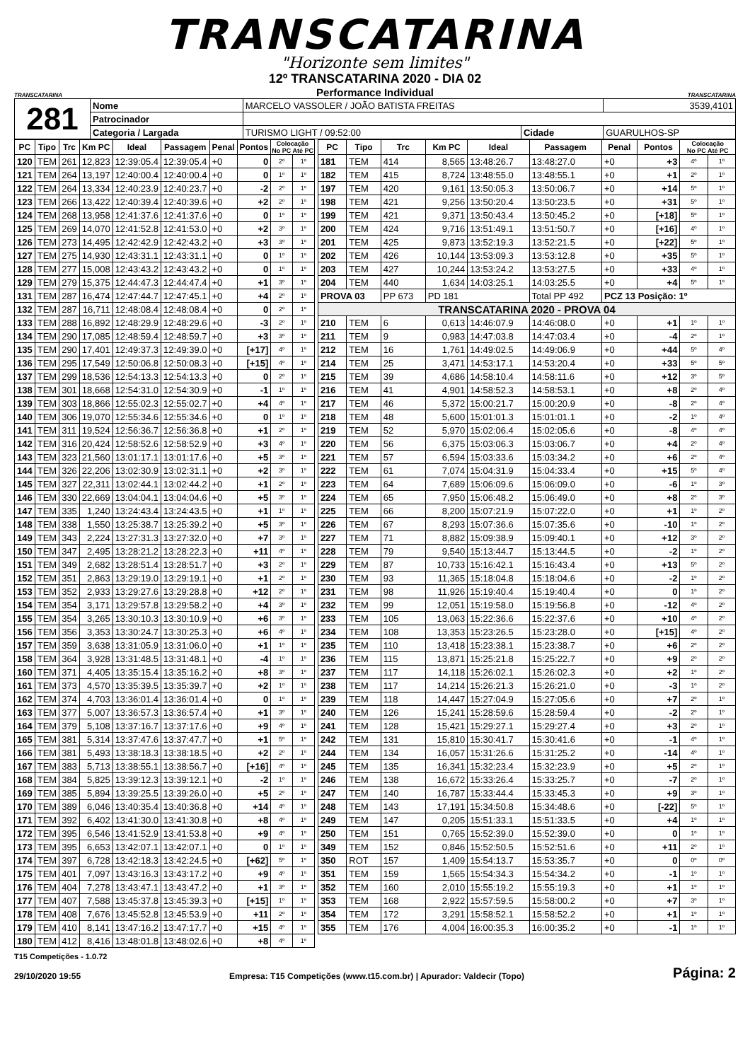TRANSCATARINA
"Horizonte sem limites"
TRANSCATARINA
12º TRANSCATARINA 2020 - DIA 02
Performance Individual
TRANSCATARINA
| 281 | Nome | MARCELO VASSOLER / JOÃO BATISTA FREITAS | | | | 3539,4101 |
| | Patrocinador | | | | | |
| | Categoria / Largada | | TURISMO LIGHT / 09:52:00 | Cidade | GUARULHOS-SP | |
| PC | Tipo | Trc | Km PC | Ideal | Passagem | Penal | Pontos | Colocação No PC Até PC | |
| --- | --- | --- | --- | --- | --- | --- | --- | --- | --- |
| 120 | TEM | 261 | 12,823 | 12:39:05.4 | 12:39:05.4 | +0 | 0 | 2º | 1º |
| 121 | TEM | 264 | 13,197 | 12:40:00.4 | 12:40:00.4 | +0 | 0 | 1º | 1º |
| 122 | TEM | 264 | 13,334 | 12:40:23.9 | 12:40:23.7 | +0 | -2 | 2º | 1º |
| 123 | TEM | 266 | 13,422 | 12:40:39.4 | 12:40:39.6 | +0 | +2 | 2º | 1º |
| 124 | TEM | 268 | 13,958 | 12:41:37.6 | 12:41:37.6 | +0 | 0 | 1º | 1º |
| 125 | TEM | 269 | 14,070 | 12:41:52.8 | 12:41:53.0 | +0 | +2 | 3º | 1º |
| 126 | TEM | 273 | 14,495 | 12:42:42.9 | 12:42:43.2 | +0 | +3 | 3º | 1º |
| 127 | TEM | 275 | 14,930 | 12:43:31.1 | 12:43:31.1 | +0 | 0 | 1º | 1º |
| 128 | TEM | 277 | 15,008 | 12:43:43.2 | 12:43:43.2 | +0 | 0 | 1º | 1º |
| 129 | TEM | 279 | 15,375 | 12:44:47.3 | 12:44:47.4 | +0 | +1 | 3º | 1º |
| 131 | TEM | 287 | 16,474 | 12:47:44.7 | 12:47:45.1 | +0 | +4 | 2º | 1º |
| 132 | TEM | 287 | 16,711 | 12:48:08.4 | 12:48:08.4 | +0 | 0 | 2º | 1º |
| 133 | TEM | 288 | 16,892 | 12:48:29.9 | 12:48:29.6 | +0 | -3 | 2º | 1º |
| 134 | TEM | 290 | 17,085 | 12:48:59.4 | 12:48:59.7 | +0 | +3 | 3º | 1º |
| 135 | TEM | 290 | 17,401 | 12:49:37.3 | 12:49:39.0 | +0 | [+17] | 4º | 1º |
| 136 | TEM | 295 | 17,549 | 12:50:06.8 | 12:50:08.3 | +0 | [+15] | 4º | 1º |
| 137 | TEM | 299 | 18,536 | 12:54:13.3 | 12:54:13.3 | +0 | 0 | 2º | 1º |
| 138 | TEM | 301 | 18,668 | 12:54:31.0 | 12:54:30.9 | +0 | -1 | 1º | 1º |
| 139 | TEM | 303 | 18,866 | 12:55:02.3 | 12:55:02.7 | +0 | +4 | 4º | 1º |
| 140 | TEM | 306 | 19,070 | 12:55:34.6 | 12:55:34.6 | +0 | 0 | 1º | 1º |
| 141 | TEM | 311 | 19,524 | 12:56:36.7 | 12:56:36.8 | +0 | +1 | 2º | 1º |
| 142 | TEM | 316 | 20,424 | 12:58:52.6 | 12:58:52.9 | +0 | +3 | 4º | 1º |
| 143 | TEM | 323 | 21,560 | 13:01:17.1 | 13:01:17.6 | +0 | +5 | 3º | 1º |
| 144 | TEM | 326 | 22,206 | 13:02:30.9 | 13:02:31.1 | +0 | +2 | 3º | 1º |
| 145 | TEM | 327 | 22,311 | 13:02:44.1 | 13:02:44.2 | +0 | +1 | 2º | 1º |
| 146 | TEM | 330 | 22,669 | 13:04:04.1 | 13:04:04.6 | +0 | +5 | 3º | 1º |
| 147 | TEM | 335 | 1,240 | 13:24:43.4 | 13:24:43.5 | +0 | +1 | 1º | 1º |
| 148 | TEM | 338 | 1,550 | 13:25:38.7 | 13:25:39.2 | +0 | +5 | 3º | 1º |
| 149 | TEM | 343 | 2,224 | 13:27:31.3 | 13:27:32.0 | +0 | +7 | 3º | 1º |
| 150 | TEM | 347 | 2,495 | 13:28:21.2 | 13:28:22.3 | +0 | +11 | 4º | 1º |
| 151 | TEM | 349 | 2,682 | 13:28:51.4 | 13:28:51.7 | +0 | +3 | 2º | 1º |
| 152 | TEM | 351 | 2,863 | 13:29:19.0 | 13:29:19.1 | +0 | +1 | 2º | 1º |
| 153 | TEM | 352 | 2,933 | 13:29:27.6 | 13:29:28.8 | +0 | +12 | 2º | 1º |
| 154 | TEM | 354 | 3,171 | 13:29:57.8 | 13:29:58.2 | +0 | +4 | 3º | 1º |
| 155 | TEM | 354 | 3,265 | 13:30:10.3 | 13:30:10.9 | +0 | +6 | 3º | 1º |
| 156 | TEM | 356 | 3,353 | 13:30:24.7 | 13:30:25.3 | +0 | +6 | 4º | 1º |
| 157 | TEM | 359 | 3,638 | 13:31:05.9 | 13:31:06.0 | +0 | +1 | 1º | 1º |
| 158 | TEM | 364 | 3,928 | 13:31:48.5 | 13:31:48.1 | +0 | -4 | 1º | 1º |
| 160 | TEM | 371 | 4,405 | 13:35:15.4 | 13:35:16.2 | +0 | +8 | 3º | 1º |
| 161 | TEM | 373 | 4,570 | 13:35:39.5 | 13:35:39.7 | +0 | +2 | 1º | 1º |
| 162 | TEM | 374 | 4,703 | 13:36:01.4 | 13:36:01.4 | +0 | 0 | 1º | 1º |
| 163 | TEM | 377 | 5,007 | 13:36:57.3 | 13:36:57.4 | +0 | +1 | 3º | 1º |
| 164 | TEM | 379 | 5,108 | 13:37:16.7 | 13:37:17.6 | +0 | +9 | 4º | 1º |
| 165 | TEM | 381 | 5,314 | 13:37:47.6 | 13:37:47.7 | +0 | +1 | 5º | 1º |
| 166 | TEM | 381 | 5,493 | 13:38:18.3 | 13:38:18.5 | +0 | +2 | 2º | 1º |
| 167 | TEM | 383 | 5,713 | 13:38:55.1 | 13:38:56.7 | +0 | [+16] | 4º | 1º |
| 168 | TEM | 384 | 5,825 | 13:39:12.3 | 13:39:12.1 | +0 | -2 | 1º | 1º |
| 169 | TEM | 385 | 5,894 | 13:39:25.5 | 13:39:26.0 | +0 | +5 | 2º | 1º |
| 170 | TEM | 389 | 6,046 | 13:40:35.4 | 13:40:36.8 | +0 | +14 | 4º | 1º |
| 171 | TEM | 392 | 6,402 | 13:41:30.0 | 13:41:30.8 | +0 | +8 | 4º | 1º |
| 172 | TEM | 395 | 6,546 | 13:41:52.9 | 13:41:53.8 | +0 | +9 | 4º | 1º |
| 173 | TEM | 395 | 6,653 | 13:42:07.1 | 13:42:07.1 | +0 | 0 | 1º | 1º |
| 174 | TEM | 397 | 6,728 | 13:42:18.3 | 13:42:24.5 | +0 | [+62] | 5º | 1º |
| 175 | TEM | 401 | 7,097 | 13:43:16.3 | 13:43:17.2 | +0 | +9 | 4º | 1º |
| 176 | TEM | 404 | 7,278 | 13:43:47.1 | 13:43:47.2 | +0 | +1 | 3º | 1º |
| 177 | TEM | 407 | 7,588 | 13:45:37.8 | 13:45:39.3 | +0 | [+15] | 1º | 1º |
| 178 | TEM | 408 | 7,676 | 13:45:52.8 | 13:45:53.9 | +0 | +11 | 2º | 1º |
| 179 | TEM | 410 | 8,141 | 13:47:16.2 | 13:47:17.7 | +0 | +15 | 4º | 1º |
| 180 | TEM | 412 | 8,416 | 13:48:01.8 | 13:48:02.6 | +0 | +8 | 4º | 1º |
| PC | Tipo | Trc | Km PC | Ideal | Passagem | Penal | Pontos | Colocação No PC Até PC | |
| --- | --- | --- | --- | --- | --- | --- | --- | --- | --- |
| 181 | TEM | 414 | 8,565 | 13:48:26.7 | 13:48:27.0 | +0 | +3 | 4º | 1º |
| 182 | TEM | 415 | 8,724 | 13:48:55.0 | 13:48:55.1 | +0 | +1 | 2º | 1º |
| 197 | TEM | 420 | 9,161 | 13:50:05.3 | 13:50:06.7 | +0 | +14 | 5º | 1º |
| 198 | TEM | 421 | 9,256 | 13:50:20.4 | 13:50:23.5 | +0 | +31 | 5º | 1º |
| 199 | TEM | 421 | 9,371 | 13:50:43.4 | 13:50:45.2 | +0 | [+18] | 5º | 1º |
| 200 | TEM | 424 | 9,716 | 13:51:49.1 | 13:51:50.7 | +0 | [+16] | 4º | 1º |
| 201 | TEM | 425 | 9,873 | 13:52:19.3 | 13:52:21.5 | +0 | [+22] | 5º | 1º |
| 202 | TEM | 426 | 10,144 | 13:53:09.3 | 13:53:12.8 | +0 | +35 | 5º | 1º |
| 203 | TEM | 427 | 10,244 | 13:53:24.2 | 13:53:27.5 | +0 | +33 | 4º | 1º |
| 204 | TEM | 440 | 1,634 | 14:03:25.1 | 14:03:25.5 | +0 | +4 | 5º | 1º |
| PROVA 03 | | PP 673 | PD 181 | | Total PP 492 | PCZ 13 Posição: 1º | | | |
| TRANSCATARINA 2020 - PROVA 04 | | | | | | | | | |
| 210 | TEM | 6 | 0,613 | 14:46:07.9 | 14:46:08.0 | +0 | +1 | 1º | 1º |
| 211 | TEM | 9 | 0,983 | 14:47:03.8 | 14:47:03.4 | +0 | -4 | 2º | 1º |
| 212 | TEM | 16 | 1,761 | 14:49:02.5 | 14:49:06.9 | +0 | +44 | 5º | 4º |
| 214 | TEM | 25 | 3,471 | 14:53:17.1 | 14:53:20.4 | +0 | +33 | 5º | 5º |
| 215 | TEM | 39 | 4,686 | 14:58:10.4 | 14:58:11.6 | +0 | +12 | 3º | 5º |
| 216 | TEM | 41 | 4,901 | 14:58:52.3 | 14:58:53.1 | +0 | +8 | 2º | 4º |
| 217 | TEM | 46 | 5,372 | 15:00:21.7 | 15:00:20.9 | +0 | -8 | 2º | 4º |
| 218 | TEM | 48 | 5,600 | 15:01:01.3 | 15:01:01.1 | +0 | -2 | 1º | 4º |
| 219 | TEM | 52 | 5,970 | 15:02:06.4 | 15:02:05.6 | +0 | -8 | 4º | 4º |
| 220 | TEM | 56 | 6,375 | 15:03:06.3 | 15:03:06.7 | +0 | +4 | 2º | 4º |
| 221 | TEM | 57 | 6,594 | 15:03:33.6 | 15:03:34.2 | +0 | +6 | 2º | 4º |
| 222 | TEM | 61 | 7,074 | 15:04:31.9 | 15:04:33.4 | +0 | +15 | 5º | 4º |
| 223 | TEM | 64 | 7,689 | 15:06:09.6 | 15:06:09.0 | +0 | -6 | 1º | 3º |
| 224 | TEM | 65 | 7,950 | 15:06:48.2 | 15:06:49.0 | +0 | +8 | 2º | 3º |
| 225 | TEM | 66 | 8,200 | 15:07:21.9 | 15:07:22.0 | +0 | +1 | 1º | 2º |
| 226 | TEM | 67 | 8,293 | 15:07:36.6 | 15:07:35.6 | +0 | -10 | 1º | 2º |
| 227 | TEM | 71 | 8,882 | 15:09:38.9 | 15:09:40.1 | +0 | +12 | 3º | 2º |
| 228 | TEM | 79 | 9,540 | 15:13:44.7 | 15:13:44.5 | +0 | -2 | 1º | 2º |
| 229 | TEM | 87 | 10,733 | 15:16:42.1 | 15:16:43.4 | +0 | +13 | 5º | 2º |
| 230 | TEM | 93 | 11,365 | 15:18:04.8 | 15:18:04.6 | +0 | -2 | 1º | 2º |
| 231 | TEM | 98 | 11,926 | 15:19:40.4 | 15:19:40.4 | +0 | 0 | 1º | 2º |
| 232 | TEM | 99 | 12,051 | 15:19:58.0 | 15:19:56.8 | +0 | -12 | 4º | 2º |
| 233 | TEM | 105 | 13,063 | 15:22:36.6 | 15:22:37.6 | +0 | +10 | 4º | 2º |
| 234 | TEM | 108 | 13,353 | 15:23:26.5 | 15:23:28.0 | +0 | [+15] | 4º | 2º |
| 235 | TEM | 110 | 13,418 | 15:23:38.1 | 15:23:38.7 | +0 | +6 | 2º | 2º |
| 236 | TEM | 115 | 13,871 | 15:25:21.8 | 15:25:22.7 | +0 | +9 | 2º | 2º |
| 237 | TEM | 117 | 14,118 | 15:26:02.1 | 15:26:02.3 | +0 | +2 | 1º | 2º |
| 238 | TEM | 117 | 14,214 | 15:26:21.3 | 15:26:21.0 | +0 | -3 | 1º | 2º |
| 239 | TEM | 118 | 14,447 | 15:27:04.9 | 15:27:05.6 | +0 | +7 | 2º | 1º |
| 240 | TEM | 126 | 15,241 | 15:28:59.6 | 15:28:59.4 | +0 | -2 | 2º | 1º |
| 241 | TEM | 128 | 15,421 | 15:29:27.1 | 15:29:27.4 | +0 | +3 | 2º | 1º |
| 242 | TEM | 131 | 15,810 | 15:30:41.7 | 15:30:41.6 | +0 | -1 | 4º | 1º |
| 244 | TEM | 134 | 16,057 | 15:31:26.6 | 15:31:25.2 | +0 | -14 | 4º | 1º |
| 245 | TEM | 135 | 16,341 | 15:32:23.4 | 15:32:23.9 | +0 | +5 | 2º | 1º |
| 246 | TEM | 138 | 16,672 | 15:33:26.4 | 15:33:25.7 | +0 | -7 | 2º | 1º |
| 247 | TEM | 140 | 16,787 | 15:33:44.4 | 15:33:45.3 | +0 | +9 | 3º | 1º |
| 248 | TEM | 143 | 17,191 | 15:34:50.8 | 15:34:48.6 | +0 | [-22] | 5º | 1º |
| 249 | TEM | 147 | 0,205 | 15:51:33.1 | 15:51:33.5 | +0 | +4 | 1º | 1º |
| 250 | TEM | 151 | 0,765 | 15:52:39.0 | 15:52:39.0 | +0 | 0 | 1º | 1º |
| 349 | TEM | 152 | 0,846 | 15:52:50.5 | 15:52:51.6 | +0 | +11 | 2º | 1º |
| 350 | ROT | 157 | 1,409 | 15:54:13.7 | 15:53:35.7 | +0 | 0 | 0º | 0º |
| 351 | TEM | 159 | 1,565 | 15:54:34.3 | 15:54:34.2 | +0 | -1 | 1º | 1º |
| 352 | TEM | 160 | 2,010 | 15:55:19.2 | 15:55:19.3 | +0 | +1 | 1º | 1º |
| 353 | TEM | 168 | 2,922 | 15:57:59.5 | 15:58:00.2 | +0 | +7 | 3º | 1º |
| 354 | TEM | 172 | 3,291 | 15:58:52.1 | 15:58:52.2 | +0 | +1 | 1º | 1º |
| 355 | TEM | 176 | 4,004 | 16:00:35.3 | 16:00:35.2 | +0 | -1 | 1º | 1º |
T15 Competições - 1.0.72
29/10/2020 19:55 Empresa: T15 Competições (www.t15.com.br) | Apurador: Valdecir (Topo) Página: 2